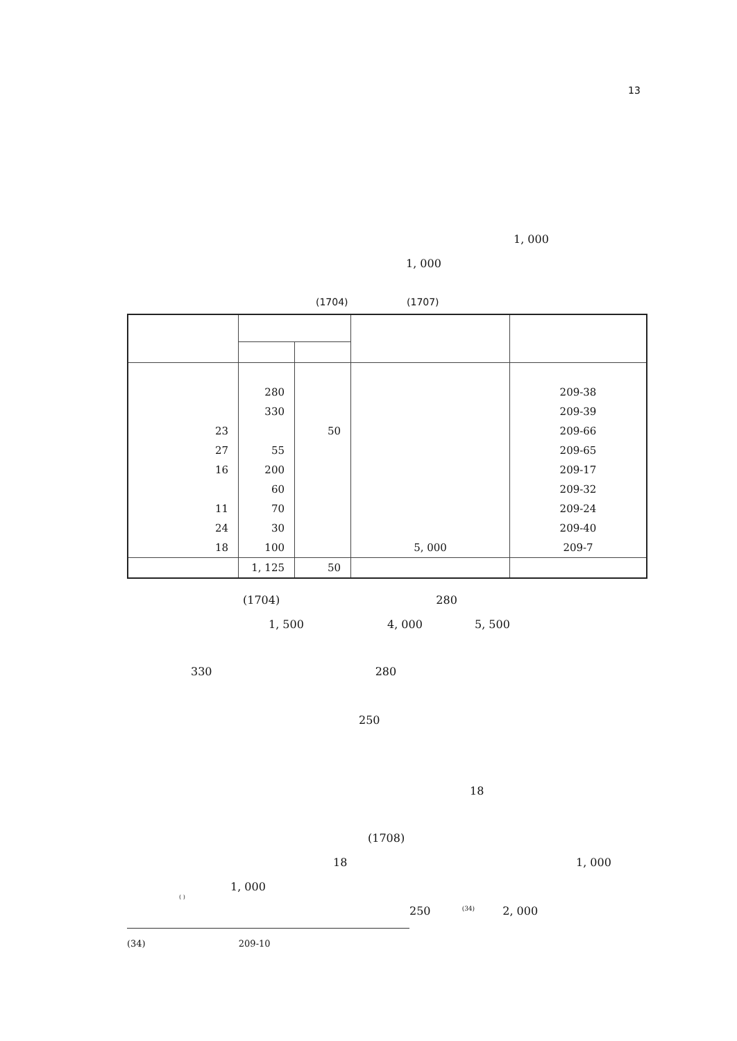13
1, 000
1, 000
(1704) (1707)
| | 280 | | | 209-38 |
| | 330 | | | 209-39 |
| 23 | | 50 | | 209-66 |
| 27 | 55 | | | 209-65 |
| 16 | 200 | | | 209-17 |
| | 60 | | | 209-32 |
| 11 | 70 | | | 209-24 |
| 24 | 30 | | | 209-40 |
| 18 | 100 | | 5, 000 | 209-7 |
| | 1, 125 | 50 | | |
(1704) 280
1, 500 4, 000 5, 500
330 280
250
18
(1708)
18 1, 000
1, 000
( )
250 <sup>(34)</sup> 2, 000
(34) 209-10